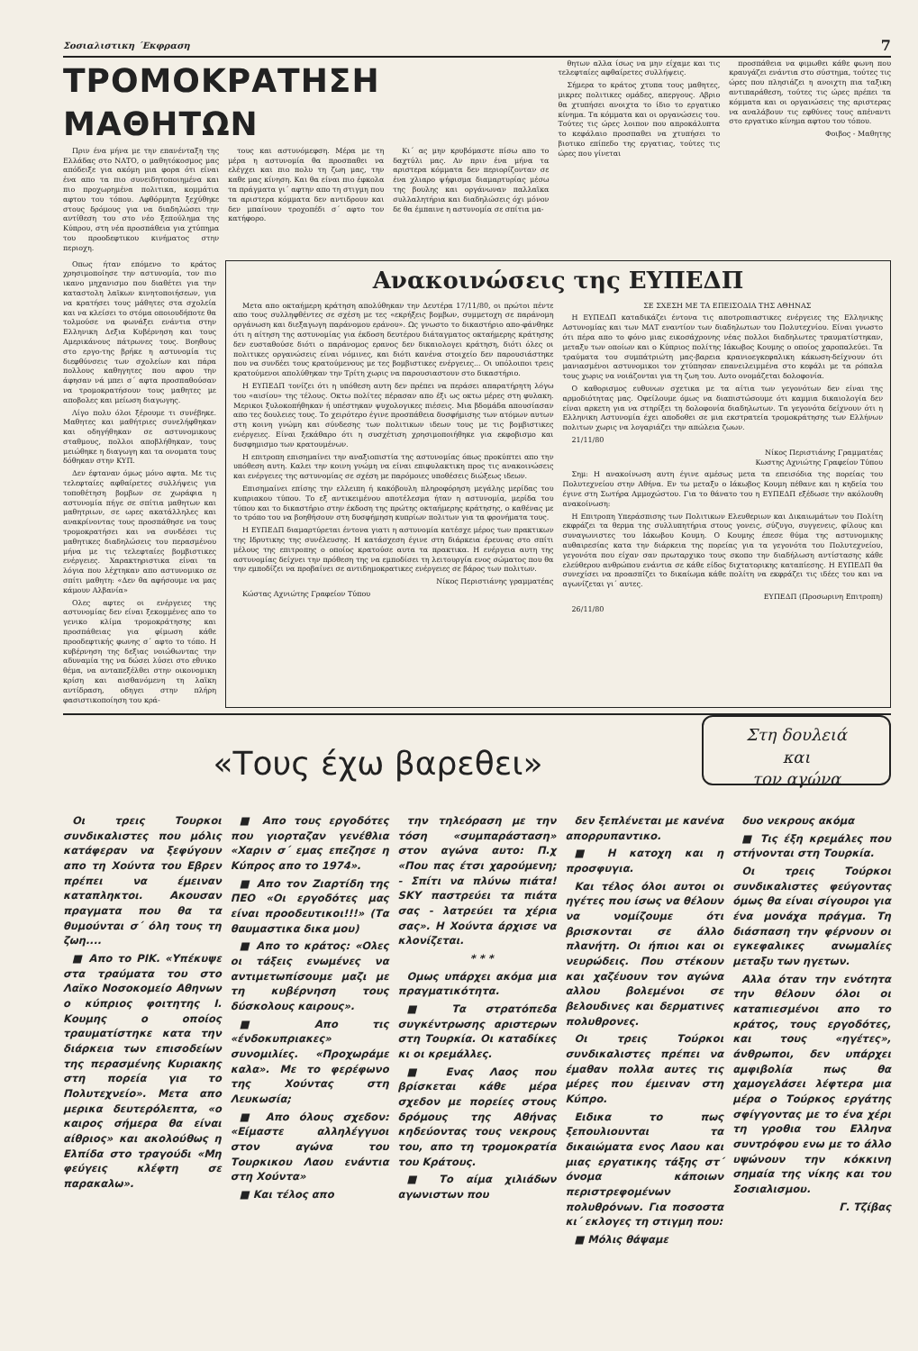Σοσιαλιστικη ΄Εκφραση 7
ΤΡΟΜΟΚΡΑΤΗΣΗ ΜΑΘΗΤΩΝ
Πριν ένα μήνα με την επανένταξη της Ελλάδας στο ΝΑΤΟ, ο μαθητόκοσμος μας απόδειξε για ακόμη μια φορα ότι είναι ένα απο τα πιο συνειδητοποιημένα και πιο προχωρημένα πολιτικα, κομμάτια αφτου του τόπου. Αφθόρμητα ξεχύθηκε στους δρόμους για να διαδηλώσει την αντίθεση του στο νέο ξεπούλημα της Κύπρου, στη νέα προσπάθεια για χτύπημα του προοδεφτικου κινήματος στην περιοχη.
τους και αστυνόμεφση. Μέρα με τη μέρα η αστυνομία θα προσπαθει να ελέγχει και πιο πολυ τη ζωη μας, την καθε μας κίνηση. Και θα είναι πιο έφκολα τα πράγματα γι΄ αφτην απο τη στιγμη που τα αριστερα κόμματα δεν αντιδρουν και δεν μπαίνουν τροχοπέδι σ΄ αφτο τον κατήφορο.
Κι΄ ας μην κρυβόμαστε πίσω απο το δαχτύλι μας. Αν πριν ένα μήνα τα αριστερα κόμματα δεν περιορίζονταν σε ένα χλιαρο ψήφισμα διαμαρτυρίας μέσω της βουλης και οργάνωναν παλλαϊκα συλλαλητήρια και διαδηλώσεις όχι μόνον δε θα έμπαινε η αστυνομία σε σπίτια μα-
θητων αλλα ίσως να μην είχαμε και τις τελεφταίες αφθαίρετες συλλήψεις.
Σήμερα το κράτος χτυπα τους μαθητες, μικρες πολιτικες ομάδες, απεργους. Αβριο θα χτυπήσει ανοιχτα το ίδιο το εργατικο κίνημα. Τα κόμματα και οι οργανώσεις του. Τούτες τις ώρες λοιπον που απροκάλυπτα το κεφάλαιο προσπαθει να χτυπήσει το βιοτικο επίπεδο της εργατιας, τούτες τις ώρες που γίνεται
προσπάθεια να φιμωθει κάθε φωνη που κραυγάζει ενάντια στο σύστημα, τούτες τις ώρες που πλησιάζει η ανοιχτη πια ταξικη αντιπαράθεση, τούτες τις ώρες πρέπει τα κόμματα και οι οργανώσεις της αριστερας να αναλάβουν τις εφθύνες τους απέναντι στο εργατικο κίνημα αφτου του τόπου.
Φοιβος - Μαθητης
Οπως ήταν επόμενο το κράτος χρησιμοποίησε την αστυνομία, τον πιο ικανο μηχανισμο που διαθέτει για την καταστολη λαϊκων κινητοποιήσεων, για να κρατήσει τους μάθητες στα σχολεία και να κλείσει το στόμα οποιουδήποτε θα τολμούσε να φωνάξει ενάντια στην Ελληνικη Δεξια Κυβέρνηση και τους Αμερικάνους πάτρωνες τους. Βοηθους στο εργο-της βρήκε η αστυνομία τις διεφθύνσεις των σχολείων και πάρα πολλους καθηγητες που αφου την άφησαν νά μπει σ΄ αφτα προσπαθούσαν να τρομοκρατήσουν τους μαθητες με αποβολες και μείωση διαγωγης.
Λίγο πολυ όλοι ξέρουμε τι συνέβηκε. Μαθητες και μαθήτριες συνελήφθηκαν και οδηγήθηκαν σε αστυνομικους σταθμους, πολλοι αποβλήθηκαν, τους μειώθηκε η διαγωγη και τα ονοματα τους δόθηκαν στην ΚΥΠ.
Δεν έφταναν όμως μόνο αφτα. Με τις τελεφταίες αφθαίρετες συλλήψεις για τοποθέτηση βομβων σε χωράφια η αστυνομία πήγε σε σπίτια μαθητων και μαθητριων, σε ωρες ακατάλληλες και ανακρίνοντας τους προσπάθησε να τους τρομοκρατήσει και να συνδέσει τις μαθητικες διαδηλώσεις του περασμένου μήνα με τις τελεφταίες βομβιστικες ενέργειες. Χαρακτηριστικα είναι τα λόγια που λέχτηκαν απο αστυνομικο σε σπίτι μαθητη: «Δεν θα αφήσουμε να μας κάμουν Αλβανία»
Ολες αφτες οι ενέργειες της αστυνομίας δεν είναι ξεκομμένες απο το γενικο κλίμα τρομοκράτησης και προσπάθειας για φίμωση κάθε προοδεφτικής φωνης σ΄ αφτο το τόπο. Η κυβέρνηση της δεξιας νοιώθωντας την αδυναμία της να δώσει λύσει στο εθνικο θέμα, να ανταπεξέλθει στην οικονομικη κρίση και αισθανόμενη τη λαϊκη αντίδραση, οδηγει στην πλήρη φασιστικοποίηση του κρά-
Ανακοινώσεις της ΕΥΠΕΔΠ
Μετα απο οκταήμερη κράτηση απολύθηκαν την Δευτέρα 17/11/80, οι πρώτοι πέντε απο τους συλληφθέντες σε σχέση με τες «εκρήξεις βομβων, συμμετοχη σε παράνομη οργάνωση και διεξαγωγη παράνομου εράνου». Ως γνωστο το δικαστήριο απο-φάνθηκε ότι η αίτηση της αστυνομίας για έκδοση δευτέρου διάταγματος οκταήμερης κράτησης δεν ευσταθούσε διότι ο παράνομος ερανος δεν δικαιολογει κράτηση, διότι όλες οι πολιτικες οργανώσεις είναι νόμινες, και διότι κανένα στοιχείο δεν παρουσιάστηκε που να συνδέει τους κρατούμενους με τες βομβιστικες ενέργειες... Οι υπόλοιποι τρεις κρατούμενοι απολύθηκαν την Τρίτη χωρις να παρουσιαστουν στο δικαστήριο.
Η ΕΥΠΕΔΠ τονίζει ότι η υπόθεση αυτη δεν πρέπει να περάσει απαρατήρητη λόγω του «αισίου» της τέλους. Οκτω πολίτες πέρασαν απο έξι ως οκτω μέρες στη φυλακη. Μερικοι ξυλοκοπήθηκαν ή υπέστηκαν ψυχολογικες πιέσεις. Μια βδομάδα απουσίασαν απο τες δουλειες τους. Το χειρότερο έγινε προσπάθεια δυσφήμισης των ατόμων αυτων στη κοινη γνώμη και σύνδεσης των πολιτικων ιδεων τους με τις βομβιστικες ενέργειες. Είναι ξεκάθαρο ότι η συσχέτιση χρησιμοποιήθηκε για εκφοβισμο και δυσφημισμο των κρατουμένων.
Η επιτροπη επισημαίνει την αναξιοπιστία της αστυνομίας όπως προκύπτει απο την υπόθεση αυτη. Καλει την κοινη γνώμη να είναι επιφυλακτικη προς τις ανακοινώσεις και ενέργειες της αστυνομίας σε σχέση με παρόμοιες υποθέσεις διώξεως ιδεων.
Επισημαίνει επίσης την ελλειπη ή κακόβουλη πληροφόρηση μεγάλης μερίδας του κυπριακου τύπου. Το εξ αντικειμένου αποτέλεσμα ήταν η αστυνομία, μερίδα του τύπου και το δικαστήριο στην έκδοση της πρώτης οκταήμερης κράτησης, ο καθένας με το τρόπο του να βοηθήσουν στη δυσφήμηση κυπρίων πολιτων για τα φρονήματα τους.
Η ΕΥΠΕΔΠ διαμαρτύρεται έντονα γιατι η αστυνομία κατέσχε μέρος των πρακτικων της Ιδρυτικης της συνέλευσης. Η κατάσχεση έγινε στη διάρκεια έρευνας στο σπίτι μέλους της επιτροπης ο οποίος κρατούσε αυτα τα πρακτικα. Η ενέργεια αυτη της αστυνομίας δείχνει την πρόθεση της να εμποδίσει τη λειτουργία ενος σώματος που θα την εμποδίζει να προβαίνει σε αντιδημοκρατικες ενέργειες σε βάρος των πολιτων.
Νίκος Περιστιάνης γραμματέας
Κώστας Αχνιώτης Γραφείον Τύπου
ΣΕ ΣΧΕΣΗ ΜΕ ΤΑ ΕΠΕΙΣΟΔΙΑ ΤΗΣ ΑΘΗΝΑΣ
Η ΕΥΠΕΔΠ καταδικάζει έντονα τις αποτροπιαστικες ενέργειες της Ελληνικης Αστυνομίας και των ΜΑΤ εναντίον των διαδηλωτων του Πολυτεχνίου. Είναι γνωστο ότι πέρα απο το φόνο μιας εικοσάχρονης νέας πολλοι διαδηλωτες τραυματίστηκαν, μεταξυ των οποίων και ο Κύπριος πολίτης Ιάκωβος Κουμης ο οποίος χαροπαλεύει. Τα τραύματα του συμπάτριώτη μας-βαρεια κρανιοεγκεφαλικη κάκωση-δείχνουν ότι μανιασμένοι αστυνομικοι τον χτύπησαν επανειλειμμένα στο κεφάλι με τα ρόπαλα τους χωρις να νοιάζονται για τη ζωη του. Αυτο ονομάζεται δολοφονία.
Ο καθορισμος ευθυνων σχετικα με τα αίτια των γεγονότων δεν είναι της αρμοδιότητας μας. Οφείλουμε όμως να διαπιστώσουμε ότι καμμια δικαιολογία δεν είναι αρκετη για να στηρίξει τη δολοφονία διαδηλωτων. Τα γεγονότα δείχνουν ότι η Ελληνικη Αστυνομία έχει αποδοθει σε μια εκστρατεία τρομοκράτησης των Ελλήνων πολιτων χωρις να λογαριάζει την απώλεια ζωων.
21/11/80
Νίκος Περιστιάνης Γραμματέας
Κωστης Αχνιώτης Γραφείον Τύπου
Σημ: Η ανακοίνωση αυτη έγινε αμέσως μετα τα επεισόδια της πορείας του Πολυτεχνείου στην Αθήνα. Εν τω μεταξυ ο Ιάκωβος Κουμη πέθανε και η κηδεία του έγινε στη Σωτήρα Αμμοχώστου. Για το θάνατο του η ΕΥΠΕΔΠ εξέδωσε την ακόλουθη ανακοίνωση:
Η Επιτροπη Υπεράσπισης των Πολιτικων Ελευθεριων και Δικαιωμάτων του Πολίτη εκφράζει τα θερμα της συλλυπητήρια στους γονεις, σύζυγο, συγγενεις, φίλους και συναγωνιστες του Ιάκωβου Κουμη. Ο Κουμης έπεσε θύμα της αστυνομικης αυθαιρεσίας κατα την διάρκεια της πορείας για τα γεγονότα του Πολυτεχνείου, γεγονότα που είχαν σαν πρωταρχικο τους σκοπο την διαδήλωση αντίστασης κάθε ελεύθερου ανθρώπου ενάντια σε κάθε είδος διχτατορικης καταπίεσης. Η ΕΥΠΕΔΠ θα συνεχίσει να προασπίζει το δικαίωμα κάθε πολίτη να εκφράζει τις ιδέες του και να αγωνίζεται γι΄ αυτες.
ΕΥΠΕΔΠ (Προσωρινη Επιτροπη)
26/11/80
«Τους έχω βαρεθει»
Στη δουλειά
και
τον αγώνα
Οι τρεις Τουρκοι συνδικαλιστες που μόλις κατάφεραν να ξεφύγουν απο τη Χούντα του Εβρεν πρέπει να έμειναν καταπληκτοι. Ακουσαν πραγματα που θα τα θυμούνται σ΄ όλη τους τη ζωη....
■ Απο το ΡΙΚ. «Υπέκυψε στα τραύματα του στο Λαϊκο Νοσοκομείο Αθηνων ο κύπριος φοιτητης Ι. Κουμης ο οποίος τραυματίστηκε κατα την διάρκεια των επισοδείων της περασμένης Κυριακης στη πορεία για το Πολυτεχνείο». Μετα απο μερικα δευτερόλεπτα, «ο καιρος σήμερα θα είναι αίθριος» και ακολούθως η Ελπίδα στο τραγούδι «Μη φεύγεις κλέφτη σε παρακαλω».
■ Απο τους εργοδότες που γιορταζαν γενέθλια «Χαριν σ΄ εμας επεζησε η Κύπρος απο το 1974».
■ Απο τον Ζιαρτίδη της ΠΕΟ «Οι εργοδότες μας είναι προοδευτικοι!!!» (Τα θαυμαστικα δικα μου)
■ Απο το κράτος: «Ολες οι τάξεις ενωμένες να αντιμετωπίσουμε μαζι με τη κυβέρνηση τους δύσκολους καιρους».
■ Απο τις «ένδοκυπριακες» συνομιλίες. «Προχωράμε καλα». Με το φερέφωνο της Χούντας στη Λευκωσία;
■ Απο όλους σχεδον: «Είμαστε αλληλέγγυοι στον αγώνα του Τουρκικου Λαου ενάντια στη Χούντα»
■ Και τέλος απο
την τηλεόραση με την τόση «συμπαράσταση» στον αγώνα αυτο: Π.χ «Που πας έτσι χαρούμενη; - Σπίτι να πλύνω πιάτα! SKY παστρεύει τα πιάτα σας - λατρεύει τα χέρια σας». Η Χούντα άρχισε να κλονίζεται.
* * *
Ομως υπάρχει ακόμα μια πραγματικότητα.
■ Τα στρατόπεδα συγκέντρωσης αριστερων στη Τουρκία. Οι καταδίκες κι οι κρεμάλλες.
■ Ενας Λαος που βρίσκεται κάθε μέρα σχεδον με πορείες στους δρόμους της Αθήνας κηδεύοντας τους νεκρους του, απο τη τρομοκρατία του Κράτους.
■ Το αίμα χιλιάδων αγωνιστων που
δεν ξεπλένεται με κανένα απορρυπαντικο.
■ Η κατοχη και η προσφυγια.
Και τέλος όλοι αυτοι οι ηγέτες που ίσως να θέλουν να νομίζουμε ότι βρισκονται σε άλλο πλανήτη. Οι ήπιοι και οι νευρώδεις. Που στέκουν και χαζέυουν τον αγώνα αλλου βολεμένοι σε βελουδινες και δερματινες πολυθρονες.
Οι τρεις Τούρκοι συνδικαλιστες πρέπει να έμαθαν πολλα αυτες τις μέρες που έμειναν στη Κύπρο.
Ειδικα το πως ξεπουλιουνται τα δικαιώματα ενος Λαου και μιας εργατικης τάξης στ΄ όνομα κάποιων περιστρεφομένων πολυθρόνων. Για ποσοστα κι΄ εκλογες τη στιγμη που:
■ Μόλις θάψαμε
δυο νεκρους ακόμα
■ Τις έξη κρεμάλες που στήνονται στη Τουρκία.
Οι τρεις Τούρκοι συνδικαλιστες φεύγοντας όμως θα είναι σίγουροι για ένα μονάχα πράγμα. Τη διάσπαση την φέρνουν οι εγκεφαλικες ανωμαλίες μεταξυ των ηγετων.
Αλλα όταν την ενότητα την θέλουν όλοι οι καταπιεσμένοι απο το κράτος, τους εργοδότες, και τους «ηγέτες», άνθρωποι, δεν υπάρχει αμφιβολία πως θα χαμογελάσει λέφτερα μια μέρα ο Τούρκος εργάτης σφίγγοντας με το ένα χέρι τη γροθια του Ελληνα συντρόφου ενω με το άλλο υψώνουν την κόκκινη σημαία της νίκης και του Σοσιαλισμου.
Γ. Τζίβας